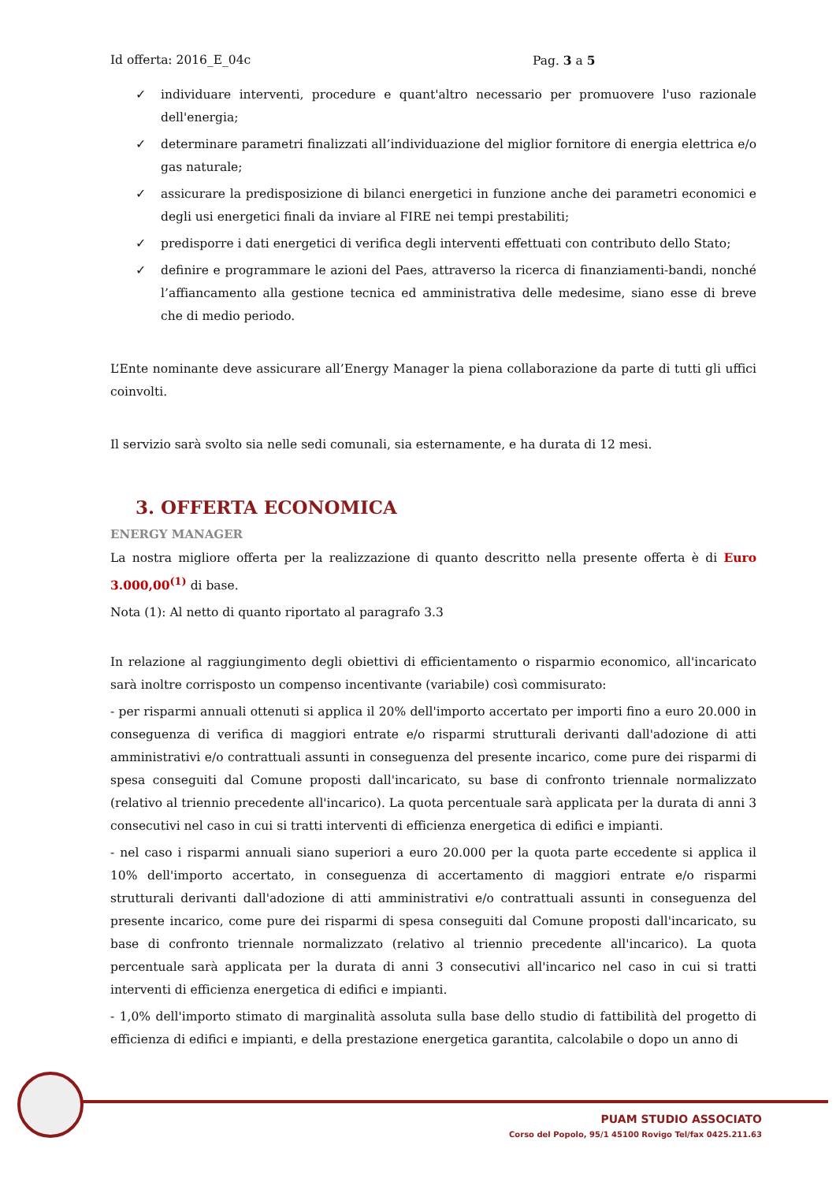Id offerta: 2016_E_04c Pag. 3 a 5
✓ individuare interventi, procedure e quant'altro necessario per promuovere l'uso razionale dell'energia;
✓ determinare parametri finalizzati all’individuazione del miglior fornitore di energia elettrica e/o gas naturale;
✓ assicurare la predisposizione di bilanci energetici in funzione anche dei parametri economici e degli usi energetici finali da inviare al FIRE nei tempi prestabiliti;
✓ predisporre i dati energetici di verifica degli interventi effettuati con contributo dello Stato;
✓ definire e programmare le azioni del Paes, attraverso la ricerca di finanziamenti-bandi, nonché l’affiancamento alla gestione tecnica ed amministrativa delle medesime, siano esse di breve che di medio periodo.
L’Ente nominante deve assicurare all’Energy Manager la piena collaborazione da parte di tutti gli uffici coinvolti.
Il servizio sarà svolto sia nelle sedi comunali, sia esternamente, e ha durata di 12 mesi.
3. OFFERTA ECONOMICA
ENERGY MANAGER
La nostra migliore offerta per la realizzazione di quanto descritto nella presente offerta è di Euro 3.000,00<sup>(1)</sup> di base.
Nota (1): Al netto di quanto riportato al paragrafo 3.3
In relazione al raggiungimento degli obiettivi di efficientamento o risparmio economico, all'incaricato sarà inoltre corrisposto un compenso incentivante (variabile) così commisurato:
- per risparmi annuali ottenuti si applica il 20% dell'importo accertato per importi fino a euro 20.000 in conseguenza di verifica di maggiori entrate e/o risparmi strutturali derivanti dall'adozione di atti amministrativi e/o contrattuali assunti in conseguenza del presente incarico, come pure dei risparmi di spesa conseguiti dal Comune proposti dall'incaricato, su base di confronto triennale normalizzato (relativo al triennio precedente all'incarico). La quota percentuale sarà applicata per la durata di anni 3 consecutivi nel caso in cui si tratti interventi di efficienza energetica di edifici e impianti.
- nel caso i risparmi annuali siano superiori a euro 20.000 per la quota parte eccedente si applica il 10% dell'importo accertato, in conseguenza di accertamento di maggiori entrate e/o risparmi strutturali derivanti dall'adozione di atti amministrativi e/o contrattuali assunti in conseguenza del presente incarico, come pure dei risparmi di spesa conseguiti dal Comune proposti dall'incaricato, su base di confronto triennale normalizzato (relativo al triennio precedente all'incarico). La quota percentuale sarà applicata per la durata di anni 3 consecutivi all'incarico nel caso in cui si tratti interventi di efficienza energetica di edifici e impianti.
- 1,0% dell'importo stimato di marginalità assoluta sulla base dello studio di fattibilità del progetto di efficienza di edifici e impianti, e della prestazione energetica garantita, calcolabile o dopo un anno di
PUAM STUDIO ASSOCIATO
Corso del Popolo, 95/1 45100 Rovigo Tel/fax 0425.211.63